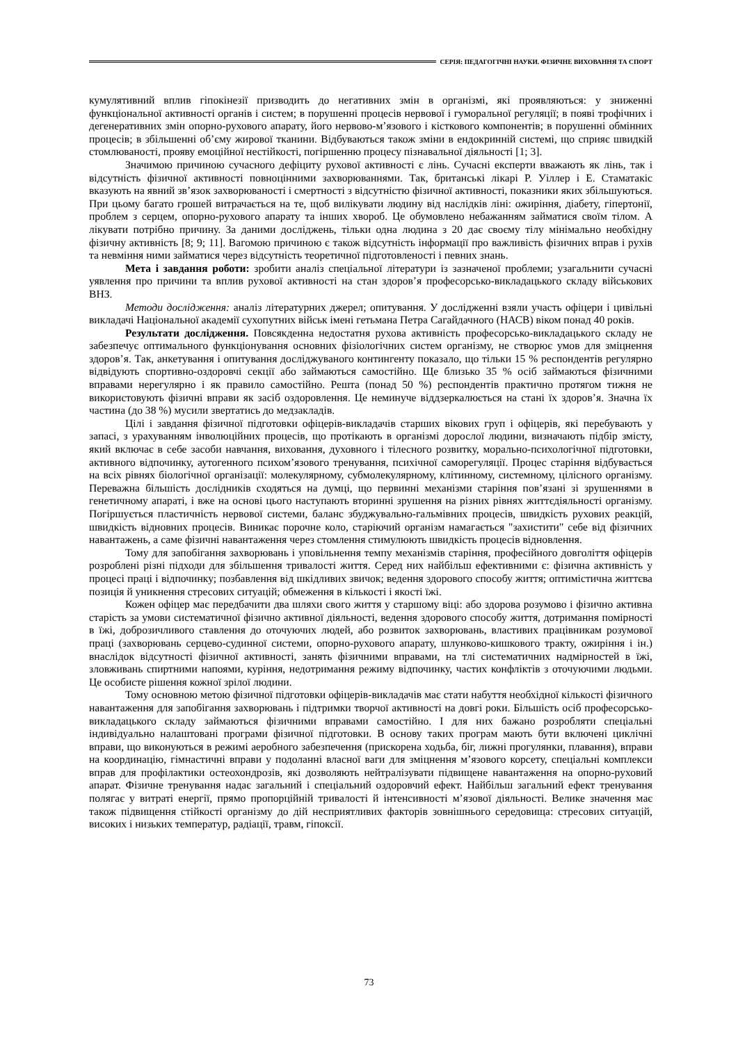СЕРІЯ: ПЕДАГОГІЧНІ НАУКИ. ФІЗИЧНЕ ВИХОВАННЯ ТА СПОРТ
кумулятивний вплив гіпокінезії призводить до негативних змін в організмі, які проявляються: у зниженні функціональної активності органів і систем; в порушенні процесів нервової і гуморальної регуляції; в появі трофічних і дегенеративних змін опорно-рухового апарату, його нервово-м’язового і кісткового компонентів; в порушенні обмінних процесів; в збільшенні об’єму жирової тканини. Відбуваються також зміни в ендокринній системі, що сприяє швидкій стомлюваності, прояву емоційної нестійкості, погіршенню процесу пізнавальної діяльності [1; 3].
Значимою причиною сучасного дефіциту рухової активності є лінь. Сучасні експерти вважають як лінь, так і відсутність фізичної активності повноцінними захворюваннями. Так, британські лікарі Р. Уіллер і Е. Стаматакіс вказують на явний зв’язок захворюваності і смертності з відсутністю фізичної активності, показники яких збільшуються. При цьому багато грошей витрачається на те, щоб вилікувати людину від наслідків ліні: ожиріння, діабету, гіпертонії, проблем з серцем, опорно-рухового апарату та інших хвороб. Це обумовлено небажанням займатися своїм тілом. А лікувати потрібно причину. За даними досліджень, тільки одна людина з 20 дає своєму тілу мінімально необхідну фізичну активність [8; 9; 11]. Вагомою причиною є також відсутність інформації про важливість фізичних вправ і рухів та невміння ними займатися через відсутність теоретичної підготовленості і певних знань.
Мета і завдання роботи: зробити аналіз спеціальної літератури із зазначеної проблеми; узагальнити сучасні уявлення про причини та вплив рухової активності на стан здоров’я професорсько-викладацького складу військових ВНЗ.
Методи дослідження: аналіз літературних джерел; опитування. У дослідженні взяли участь офіцери і цивільні викладачі Національної академії сухопутних військ імені гетьмана Петра Сагайдачного (НАСВ) віком понад 40 років.
Результати дослідження. Повсякденна недостатня рухова активність професорсько-викладацького складу не забезпечує оптимального функціонування основних фізіологічних систем організму, не створює умов для зміцнення здоров’я. Так, анкетування і опитування досліджуваного контингенту показало, що тільки 15 % респондентів регулярно відвідують спортивно-оздоровчі секції або займаються самостійно. Ще близько 35 % осіб займаються фізичними вправами нерегулярно і як правило самостійно. Решта (понад 50 %) респондентів практично протягом тижня не використовують фізичні вправи як засіб оздоровлення. Це неминуче віддзеркалюється на стані їх здоров’я. Значна їх частина (до 38 %) мусили звертатись до медзакладів.
Цілі і завдання фізичної підготовки офіцерів-викладачів старших вікових груп і офіцерів, які перебувають у запасі, з урахуванням інволюційних процесів, що протікають в організмі дорослої людини, визначають підбір змісту, який включає в себе засоби навчання, виховання, духовного і тілесного розвитку, морально-психологічної підготовки, активного відпочинку, аутогенного психом’язового тренування, психічної саморегуляції. Процес старіння відбувається на всіх рівнях біологічної організації: молекулярному, субмолекулярному, клітинному, системному, цілісного організму. Переважна більшість дослідників сходяться на думці, що первинні механізми старіння пов’язані зі зрушеннями в генетичному апараті, і вже на основі цього наступають вторинні зрушення на різних рівнях життєдіяльності організму. Погіршується пластичність нервової системи, баланс збуджувально-гальмівних процесів, швидкість рухових реакцій, швидкість відновних процесів. Виникає порочне коло, старіючий організм намагається "захистити" себе від фізичних навантажень, а саме фізичні навантаження через стомлення стимулюють швидкість процесів відновлення.
Тому для запобігання захворювань і уповільнення темпу механізмів старіння, професійного довголіття офіцерів розроблені різні підходи для збільшення тривалості життя. Серед них найбільш ефективними є: фізична активність у процесі праці і відпочинку; позбавлення від шкідливих звичок; ведення здорового способу життя; оптимістична життєва позиція й уникнення стресових ситуацій; обмеження в кількості і якості їжі.
Кожен офіцер має передбачити два шляхи свого життя у старшому віці: або здорова розумово і фізично активна старість за умови систематичної фізично активної діяльності, ведення здорового способу життя, дотримання помірності в їжі, доброзичливого ставлення до оточуючих людей, або розвиток захворювань, властивих працівникам розумової праці (захворювань серцево-судинної системи, опорно-рухового апарату, шлунково-кишкового тракту, ожиріння і ін.) внаслідок відсутності фізичної активності, занять фізичними вправами, на тлі систематичних надмірностей в їжі, зловживань спиртними напоями, куріння, недотримання режиму відпочинку, частих конфліктів з оточуючими людьми. Це особисте рішення кожної зрілої людини.
Тому основною метою фізичної підготовки офіцерів-викладачів має стати набуття необхідної кількості фізичного навантаження для запобігання захворювань і підтримки творчої активності на довгі роки. Більшість осіб професорсько-викладацького складу займаються фізичними вправами самостійно. І для них бажано розробляти спеціальні індивідуально налаштовані програми фізичної підготовки. В основу таких програм мають бути включені циклічні вправи, що виконуються в режимі аеробного забезпечення (прискорена ходьба, біг, лижні прогулянки, плавання), вправи на координацію, гімнастичні вправи у подоланні власної ваги для зміцнення м’язового корсету, спеціальні комплекси вправ для профілактики остеохондрозів, які дозволяють нейтралізувати підвищене навантаження на опорно-руховий апарат. Фізичне тренування надає загальний і спеціальний оздоровчий ефект. Найбільш загальний ефект тренування полягає у витраті енергії, прямо пропорційній тривалості й інтенсивності м’язової діяльності. Велике значення має також підвищення стійкості організму до дій несприятливих факторів зовнішнього середовища: стресових ситуацій, високих і низьких температур, радіації, травм, гіпоксії.
73